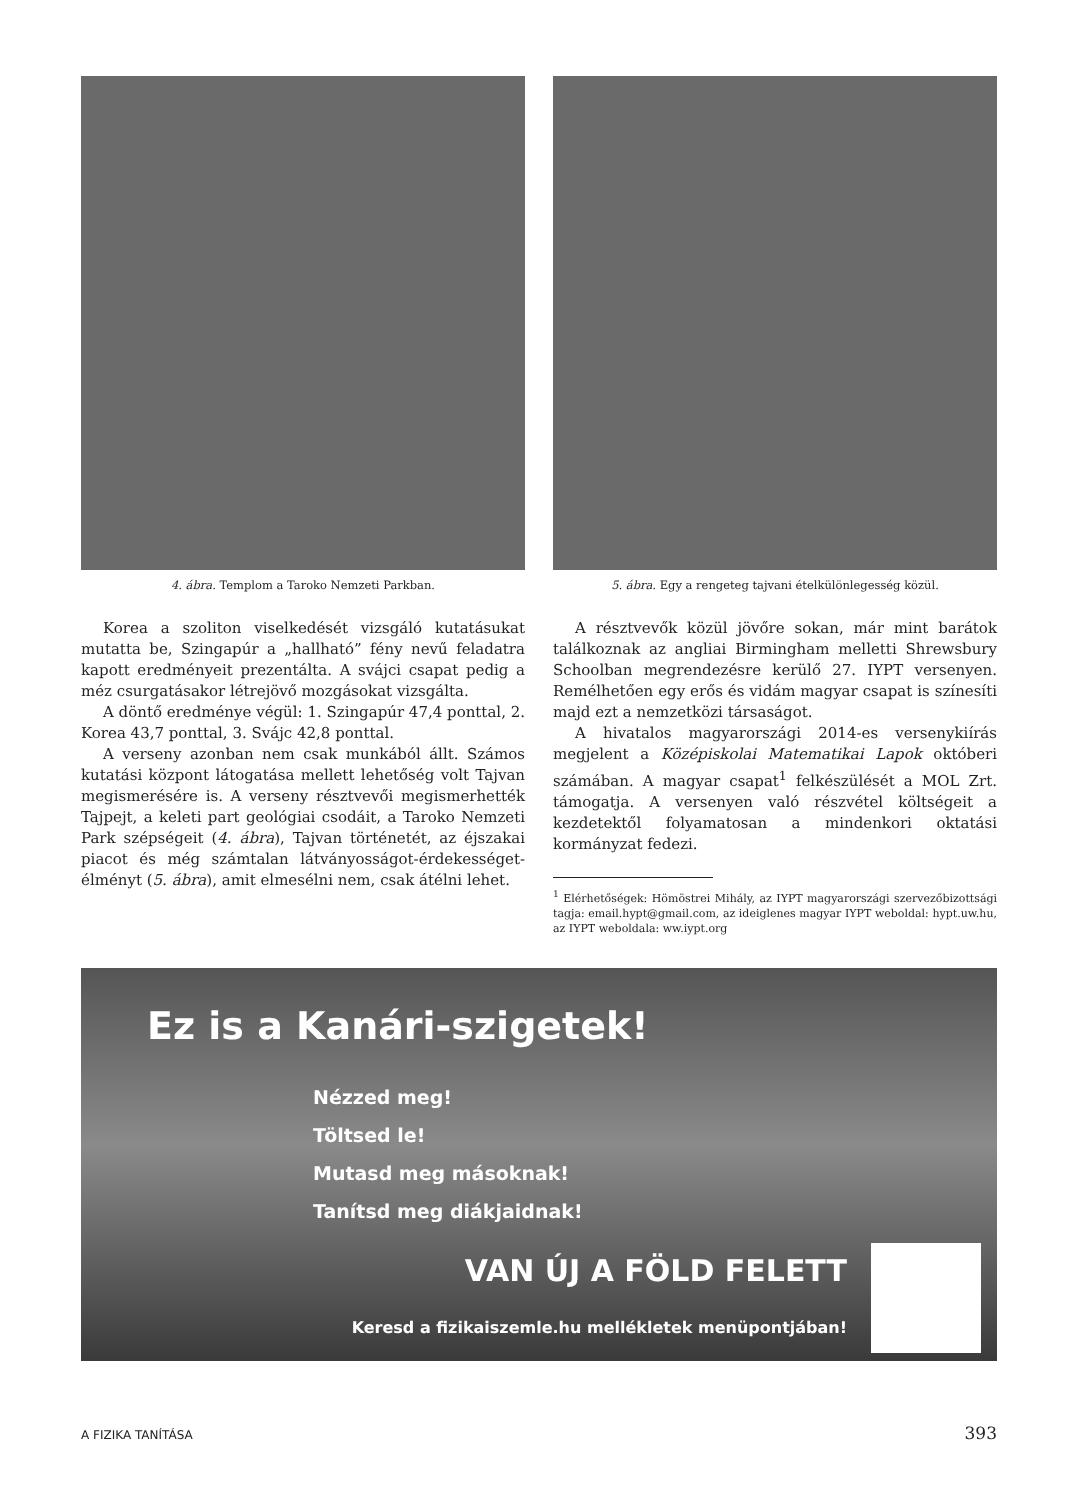4. ábra. Templom a Taroko Nemzeti Parkban.
Korea a szoliton viselkedését vizsgáló kutatásukat mutatta be, Szingapúr a „hallható” fény nevű feladatra kapott eredményeit prezentálta. A svájci csapat pedig a méz csurgatásakor létrejövő mozgásokat vizsgálta.
A döntő eredménye végül: 1. Szingapúr 47,4 ponttal, 2. Korea 43,7 ponttal, 3. Svájc 42,8 ponttal.
A verseny azonban nem csak munkából állt. Számos kutatási központ látogatása mellett lehetőség volt Tajvan megismerésére is. A verseny résztvevői megismerhették Tajpejt, a keleti part geológiai csodáit, a Taroko Nemzeti Park szépségeit (4. ábra), Tajvan történetét, az éjszakai piacot és még számtalan látványosságot-érdekességet-élményt (5. ábra), amit elmesélni nem, csak átélni lehet.
5. ábra. Egy a rengeteg tajvani ételkülönlegesség közül.
A résztvevők közül jövőre sokan, már mint barátok találkoznak az angliai Birmingham melletti Shrewsbury Schoolban megrendezésre kerülő 27. IYPT versenyen. Remélhetően egy erős és vidám magyar csapat is színesíti majd ezt a nemzetközi társaságot.
A hivatalos magyarországi 2014-es versenykiírás megjelent a Középiskolai Matematikai Lapok októberi számában. A magyar csapat<sup>1</sup> felkészülését a MOL Zrt. támogatja. A versenyen való részvétel költségeit a kezdetektől folyamatosan a mindenkori oktatási kormányzat fedezi.
<sup>1</sup> Elérhetőségek: Hömöstrei Mihály, az IYPT magyarországi szervezőbizottsági tagja: email.hypt@gmail.com, az ideiglenes magyar IYPT weboldal: hypt.uw.hu, az IYPT weboldala: ww.iypt.org
Ez is a Kanári-szigetek!
Nézzed meg!
Töltsed le!
Mutasd meg másoknak!
Tanítsd meg diákjaidnak!
VAN ÚJ A FÖLD FELETT
Keresd a fizikaiszemle.hu mellékletek menüpontjában!
A FIZIKA TANÍTÁSA 393